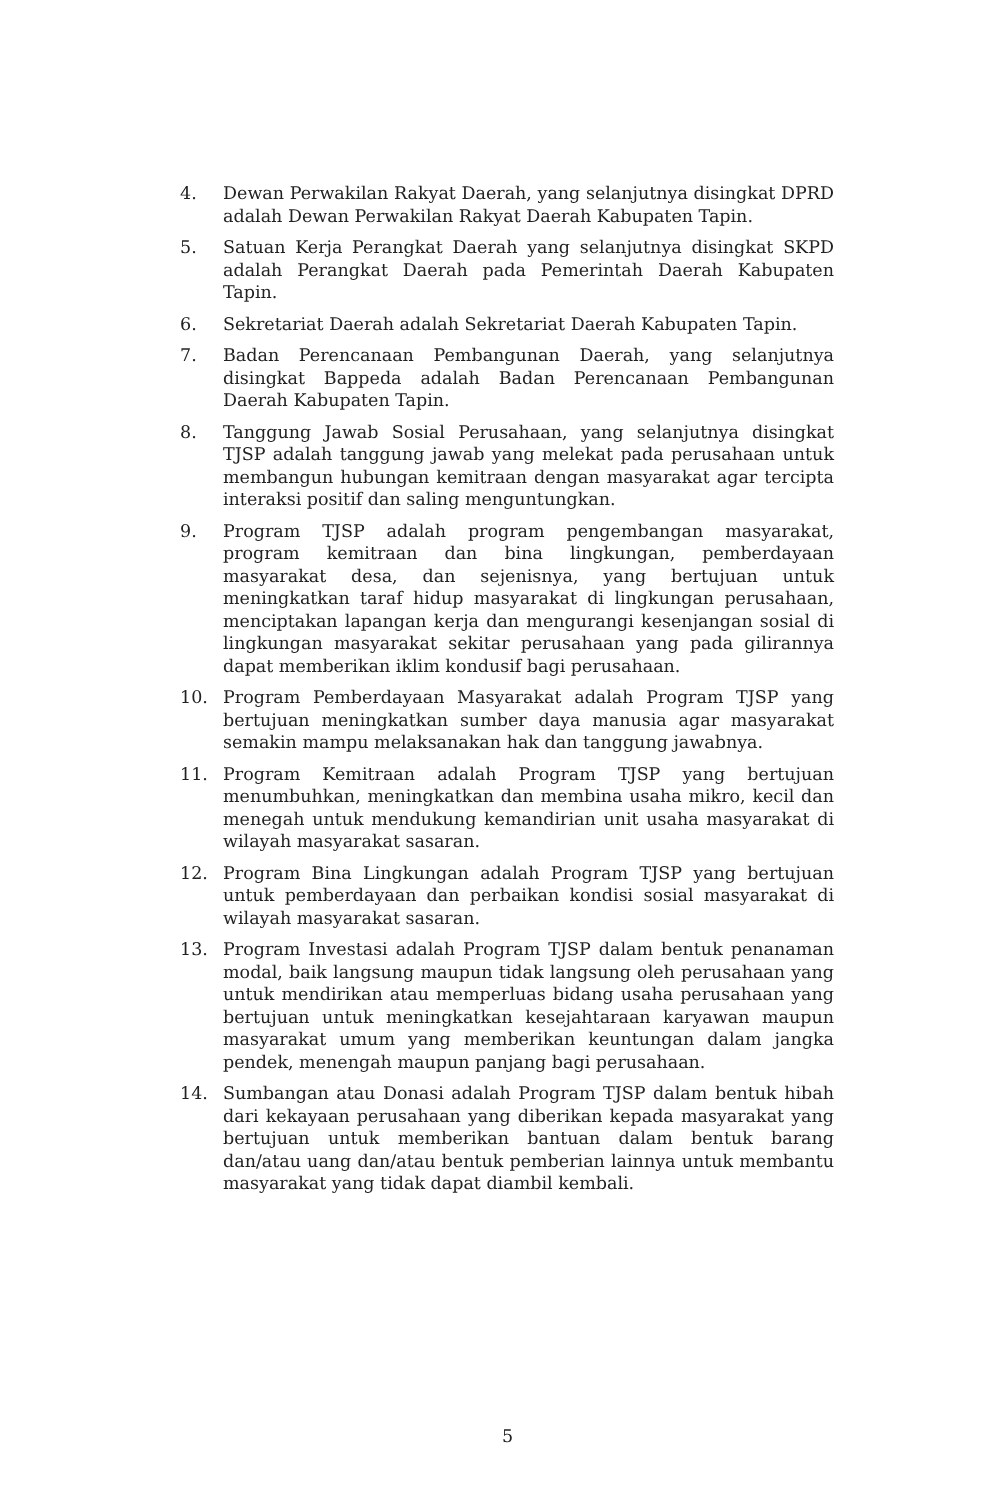4. Dewan Perwakilan Rakyat Daerah, yang selanjutnya disingkat DPRD adalah Dewan Perwakilan Rakyat Daerah Kabupaten Tapin.
5. Satuan Kerja Perangkat Daerah yang selanjutnya disingkat SKPD adalah Perangkat Daerah pada Pemerintah Daerah Kabupaten Tapin.
6. Sekretariat Daerah adalah Sekretariat Daerah Kabupaten Tapin.
7. Badan Perencanaan Pembangunan Daerah, yang selanjutnya disingkat Bappeda adalah Badan Perencanaan Pembangunan Daerah Kabupaten Tapin.
8. Tanggung Jawab Sosial Perusahaan, yang selanjutnya disingkat TJSP adalah tanggung jawab yang melekat pada perusahaan untuk membangun hubungan kemitraan dengan masyarakat agar tercipta interaksi positif dan saling menguntungkan.
9. Program TJSP adalah program pengembangan masyarakat, program kemitraan dan bina lingkungan, pemberdayaan masyarakat desa, dan sejenisnya, yang bertujuan untuk meningkatkan taraf hidup masyarakat di lingkungan perusahaan, menciptakan lapangan kerja dan mengurangi kesenjangan sosial di lingkungan masyarakat sekitar perusahaan yang pada gilirannya dapat memberikan iklim kondusif bagi perusahaan.
10. Program Pemberdayaan Masyarakat adalah Program TJSP yang bertujuan meningkatkan sumber daya manusia agar masyarakat semakin mampu melaksanakan hak dan tanggung jawabnya.
11. Program Kemitraan adalah Program TJSP yang bertujuan menumbuhkan, meningkatkan dan membina usaha mikro, kecil dan menegah untuk mendukung kemandirian unit usaha masyarakat di wilayah masyarakat sasaran.
12. Program Bina Lingkungan adalah Program TJSP yang bertujuan untuk pemberdayaan dan perbaikan kondisi sosial masyarakat di wilayah masyarakat sasaran.
13. Program Investasi adalah Program TJSP dalam bentuk penanaman modal, baik langsung maupun tidak langsung oleh perusahaan yang untuk mendirikan atau memperluas bidang usaha perusahaan yang bertujuan untuk meningkatkan kesejahtaraan karyawan maupun masyarakat umum yang memberikan keuntungan dalam jangka pendek, menengah maupun panjang bagi perusahaan.
14. Sumbangan atau Donasi adalah Program TJSP dalam bentuk hibah dari kekayaan perusahaan yang diberikan kepada masyarakat yang bertujuan untuk memberikan bantuan dalam bentuk barang dan/atau uang dan/atau bentuk pemberian lainnya untuk membantu masyarakat yang tidak dapat diambil kembali.
5